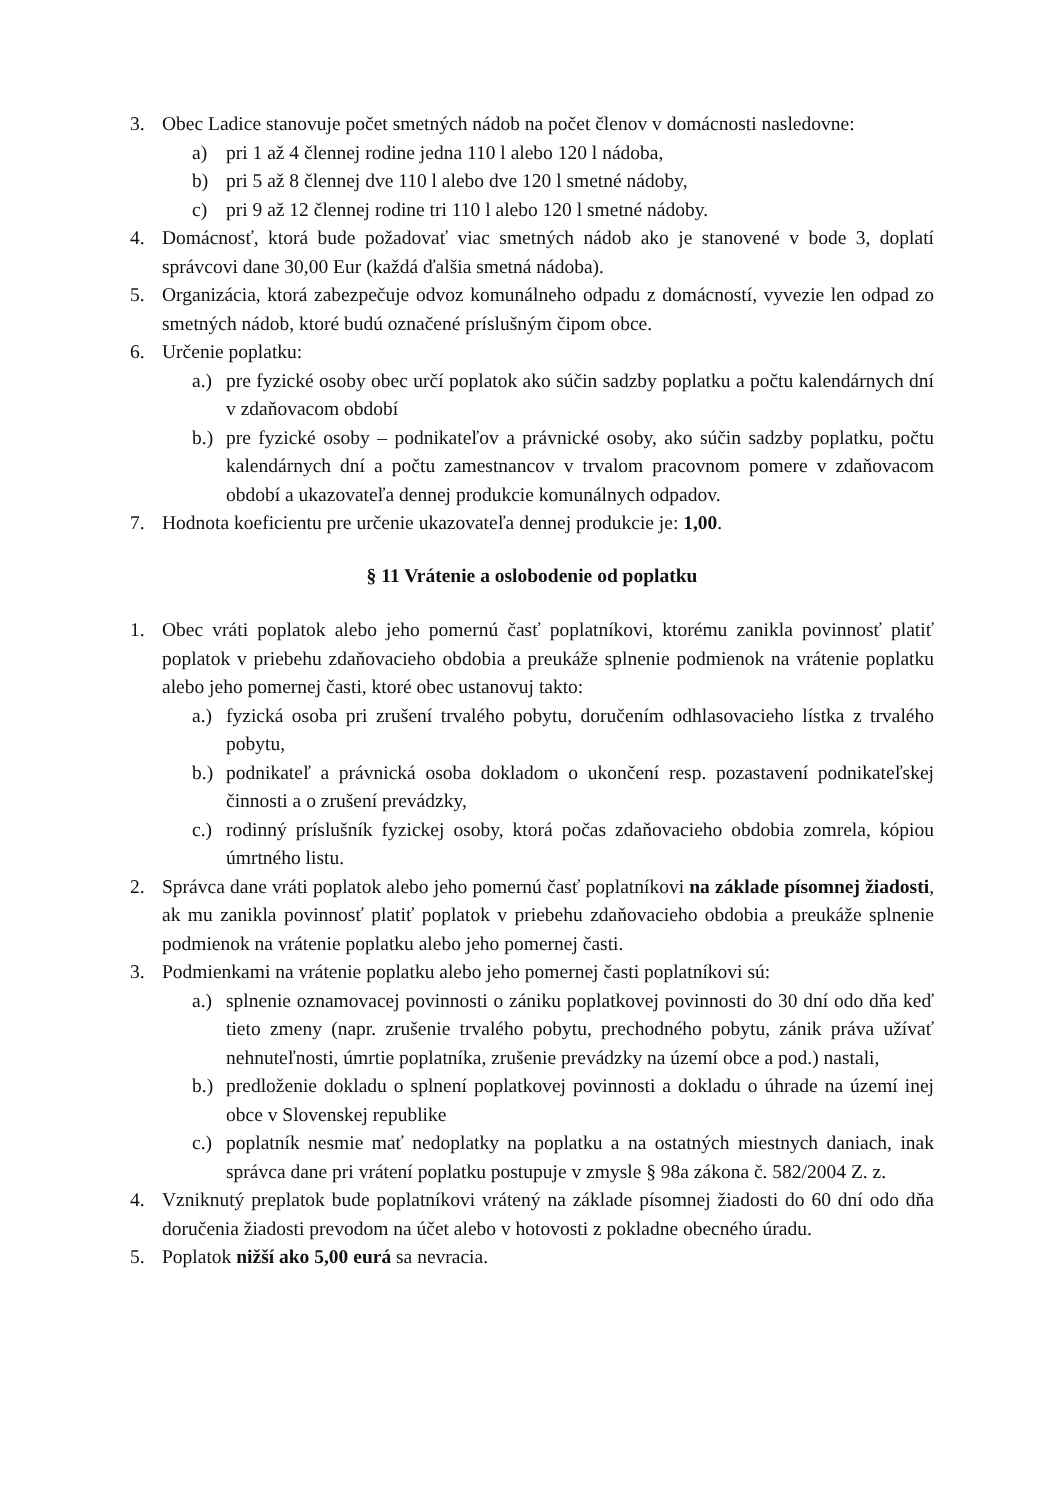3. Obec Ladice stanovuje počet smetných nádob na počet členov v domácnosti nasledovne:
a) pri 1 až 4 člennej rodine jedna 110 l alebo 120 l nádoba,
b) pri 5 až 8 člennej dve 110 l alebo dve 120 l smetné nádoby,
c) pri 9 až 12 člennej rodine tri 110 l alebo 120 l smetné nádoby.
4. Domácnosť, ktorá bude požadovať viac smetných nádob ako je stanovené v bode 3, doplatí správcovi dane 30,00 Eur (každá ďalšia smetná nádoba).
5. Organizácia, ktorá zabezpečuje odvoz komunálneho odpadu z domácností, vyvezie len odpad zo smetných nádob, ktoré budú označené príslušným čipom obce.
6. Určenie poplatku:
a.) pre fyzické osoby obec určí poplatok ako súčin sadzby poplatku a počtu kalendárnych dní v zdaňovacom období
b.) pre fyzické osoby – podnikateľov a právnické osoby, ako súčin sadzby poplatku, počtu kalendárnych dní a počtu zamestnancov v trvalom pracovnom pomere v zdaňovacom období a ukazovateľa dennej produkcie komunálnych odpadov.
7. Hodnota koeficientu pre určenie ukazovateľa dennej produkcie je: 1,00.
§ 11 Vrátenie a oslobodenie od poplatku
1. Obec vráti poplatok alebo jeho pomernú časť poplatníkovi, ktorému zanikla povinnosť platiť poplatok v priebehu zdaňovacieho obdobia a preukáže splnenie podmienok na vrátenie poplatku alebo jeho pomernej časti, ktoré obec ustanovuj takto:
a.) fyzická osoba pri zrušení trvalého pobytu, doručením odhlasovacieho lístka z trvalého pobytu,
b.) podnikateľ a právnická osoba dokladom o ukončení resp. pozastavení podnikateľskej činnosti a o zrušení prevádzky,
c.) rodinný príslušník fyzickej osoby, ktorá počas zdaňovacieho obdobia zomrela, kópiou úmrtného listu.
2. Správca dane vráti poplatok alebo jeho pomernú časť poplatníkovi na základe písomnej žiadosti, ak mu zanikla povinnosť platiť poplatok v priebehu zdaňovacieho obdobia a preukáže splnenie podmienok na vrátenie poplatku alebo jeho pomernej časti.
3. Podmienkami na vrátenie poplatku alebo jeho pomernej časti poplatníkovi sú:
a.) splnenie oznamovacej povinnosti o zániku poplatkovej povinnosti do 30 dní odo dňa keď tieto zmeny (napr. zrušenie trvalého pobytu, prechodného pobytu, zánik práva užívať nehnuteľnosti, úmrtie poplatníka, zrušenie prevádzky na území obce a pod.) nastali,
b.) predloženie dokladu o splnení poplatkovej povinnosti a dokladu o úhrade na území inej obce v Slovenskej republike
c.) poplatník nesmie mať nedoplatky na poplatku a na ostatných miestnych daniach, inak správca dane pri vrátení poplatku postupuje v zmysle § 98a zákona č. 582/2004 Z. z.
4. Vzniknutý preplatok bude poplatníkovi vrátený na základe písomnej žiadosti do 60 dní odo dňa doručenia žiadosti prevodom na účet alebo v hotovosti z pokladne obecného úradu.
5. Poplatok nižší ako 5,00 eurá sa nevracia.